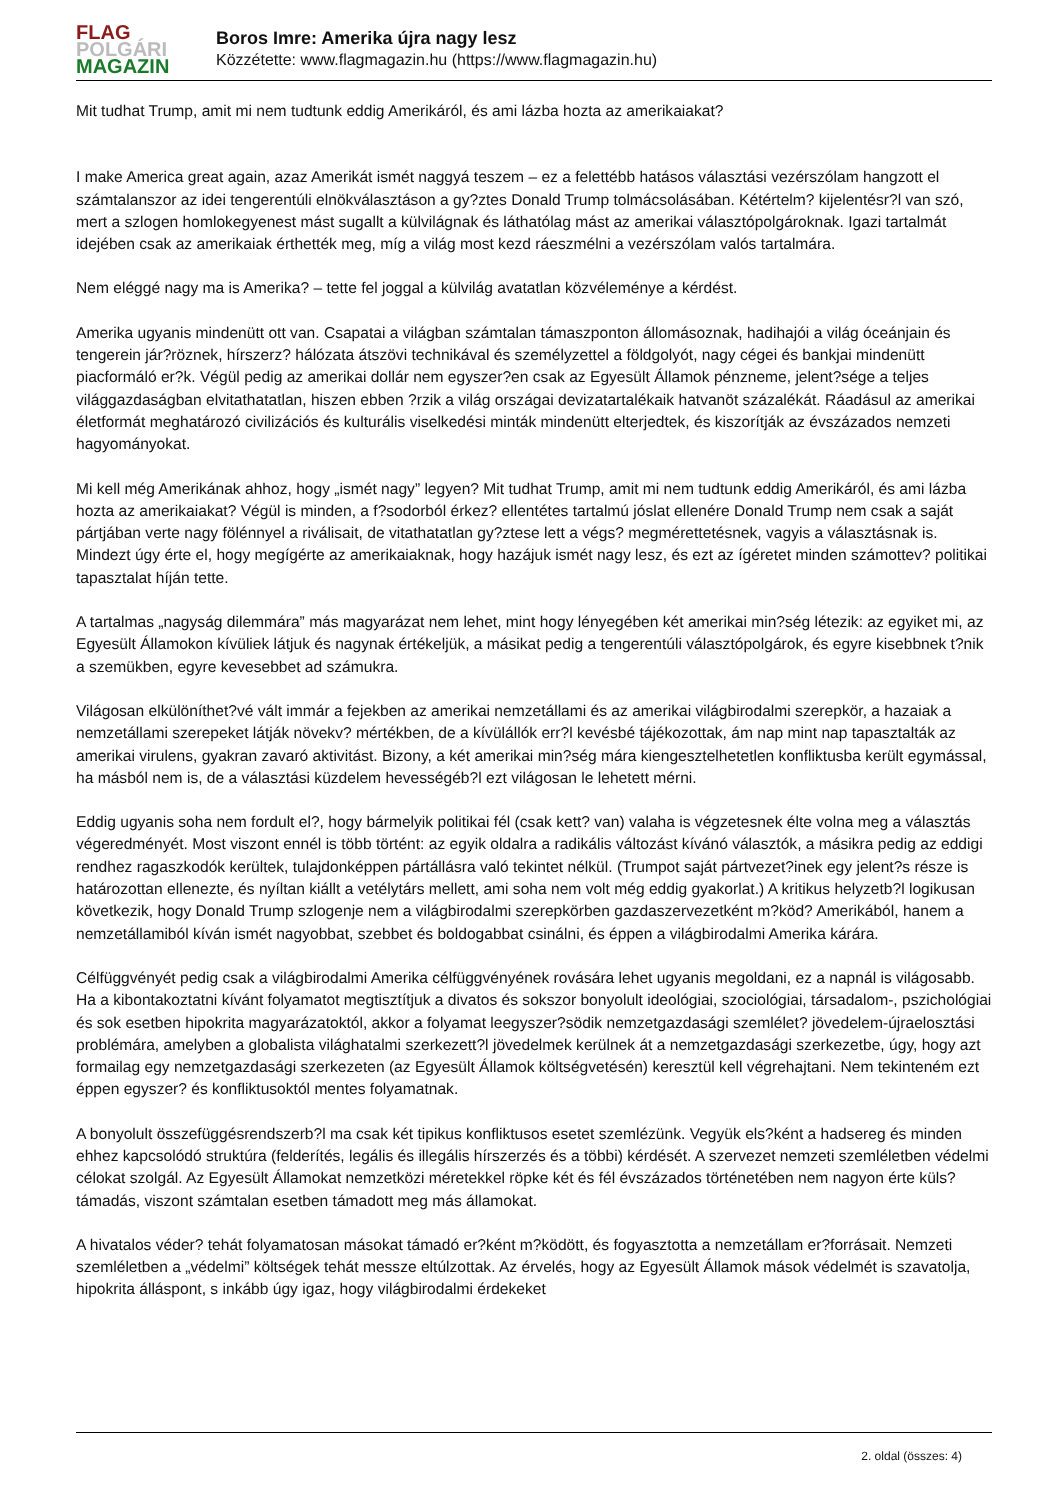FLAG
POLGÁRI
MAGAZIN
Boros Imre: Amerika újra nagy lesz
Közzétette: www.flagmagazin.hu (https://www.flagmagazin.hu)
Mit tudhat Trump, amit mi nem tudtunk eddig Amerikáról, és ami lázba hozta az amerikaiakat?
I make America great again, azaz Amerikát ismét naggyá teszem – ez a felettébb hatásos választási vezérszólam hangzott el számtalanszor az idei tengerentúli elnökválasztáson a gy?ztes Donald Trump tolmácsolásában. Kétértelm? kijelentésr?l van szó, mert a szlogen homlokegyenest mást sugallt a külvilágnak és láthatólag mást az amerikai választópolgároknak. Igazi tartalmát idejében csak az amerikaiak érthették meg, míg a világ most kezd ráeszmélni a vezérszólam valós tartalmára.
Nem eléggé nagy ma is Amerika? – tette fel joggal a külvilág avatatlan közvéleménye a kérdést.
Amerika ugyanis mindenütt ott van. Csapatai a világban számtalan támaszponton állomásoznak, hadihajói a világ óceánjain és tengerein jár?röznek, hírszerz? hálózata átszövi technikával és személyzettel a földgolyót, nagy cégei és bankjai mindenütt piacformáló er?k. Végül pedig az amerikai dollár nem egyszer?en csak az Egyesült Államok pénzneme, jelent?sége a teljes világgazdaságban elvitathatatlan, hiszen ebben ?rzik a világ országai devizatartalékaik hatvanöt százalékát. Ráadásul az amerikai életformát meghatározó civilizációs és kulturális viselkedési minták mindenütt elterjedtek, és kiszorítják az évszázados nemzeti hagyományokat.
Mi kell még Amerikának ahhoz, hogy „ismét nagy” legyen? Mit tudhat Trump, amit mi nem tudtunk eddig Amerikáról, és ami lázba hozta az amerikaiakat? Végül is minden, a f?sodorból érkez? ellentétes tartalmú jóslat ellenére Donald Trump nem csak a saját pártjában verte nagy fölénnyel a riválisait, de vitathatatlan gy?ztese lett a végs? megmérettetésnek, vagyis a választásnak is. Mindezt úgy érte el, hogy megígérte az amerikaiaknak, hogy hazájuk ismét nagy lesz, és ezt az ígéretet minden számottev? politikai tapasztalat híján tette.
A tartalmas „nagyság dilemmára” más magyarázat nem lehet, mint hogy lényegében két amerikai min?ség létezik: az egyiket mi, az Egyesült Államokon kívüliek látjuk és nagynak értékeljük, a másikat pedig a tengerentúli választópolgárok, és egyre kisebbnek t?nik a szemükben, egyre kevesebbet ad számukra.
Világosan elkülöníthet?vé vált immár a fejekben az amerikai nemzetállami és az amerikai világbirodalmi szerepkör, a hazaiak a nemzetállami szerepeket látják növekv? mértékben, de a kívülállók err?l kevésbé tájékozottak, ám nap mint nap tapasztalták az amerikai virulens, gyakran zavaró aktivitást. Bizony, a két amerikai min?ség mára kiengesztelhetetlen konfliktusba került egymással, ha másból nem is, de a választási küzdelem hevességéb?l ezt világosan le lehetett mérni.
Eddig ugyanis soha nem fordult el?, hogy bármelyik politikai fél (csak kett? van) valaha is végzetesnek élte volna meg a választás végeredményét. Most viszont ennél is több történt: az egyik oldalra a radikális változást kívánó választók, a másikra pedig az eddigi rendhez ragaszkodók kerültek, tulajdonképpen pártállásra való tekintet nélkül. (Trumpot saját pártvezet?inek egy jelent?s része is határozottan ellenezte, és nyíltan kiállt a vetélytárs mellett, ami soha nem volt még eddig gyakorlat.) A kritikus helyzetb?l logikusan következik, hogy Donald Trump szlogenje nem a világbirodalmi szerepkörben gazdaszervezetként m?köd? Amerikából, hanem a nemzetállamiból kíván ismét nagyobbat, szebbet és boldogabbat csinálni, és éppen a világbirodalmi Amerika kárára.
Célfüggvényét pedig csak a világbirodalmi Amerika célfüggvényének rovására lehet ugyanis megoldani, ez a napnál is világosabb. Ha a kibontakoztatni kívánt folyamatot megtisztítjuk a divatos és sokszor bonyolult ideológiai, szociológiai, társadalom-, pszichológiai és sok esetben hipokrita magyarázatoktól, akkor a folyamat leegyszer?södik nemzetgazdasági szemlélet? jövedelem-újraelosztási problémára, amelyben a globalista világhatalmi szerkezett?l jövedelmek kerülnek át a nemzetgazdasági szerkezetbe, úgy, hogy azt formailag egy nemzetgazdasági szerkezeten (az Egyesült Államok költségvetésén) keresztül kell végrehajtani. Nem tekinteném ezt éppen egyszer? és konfliktusoktól mentes folyamatnak.
A bonyolult összefüggésrendszerb?l ma csak két tipikus konfliktusos esetet szemlézünk. Vegyük els?ként a hadsereg és minden ehhez kapcsolódó struktúra (felderítés, legális és illegális hírszerzés és a többi) kérdését. A szervezet nemzeti szemléletben védelmi célokat szolgál. Az Egyesült Államokat nemzetközi méretekkel röpke két és fél évszázados történetében nem nagyon érte küls? támadás, viszont számtalan esetben támadott meg más államokat.
A hivatalos véder? tehát folyamatosan másokat támadó er?ként m?ködött, és fogyasztotta a nemzetállam er?forrásait. Nemzeti szemléletben a „védelmi” költségek tehát messze eltúlzottak. Az érvelés, hogy az Egyesült Államok mások védelmét is szavatolja, hipokrita álláspont, s inkább úgy igaz, hogy világbirodalmi érdekeket
2. oldal (összes: 4)